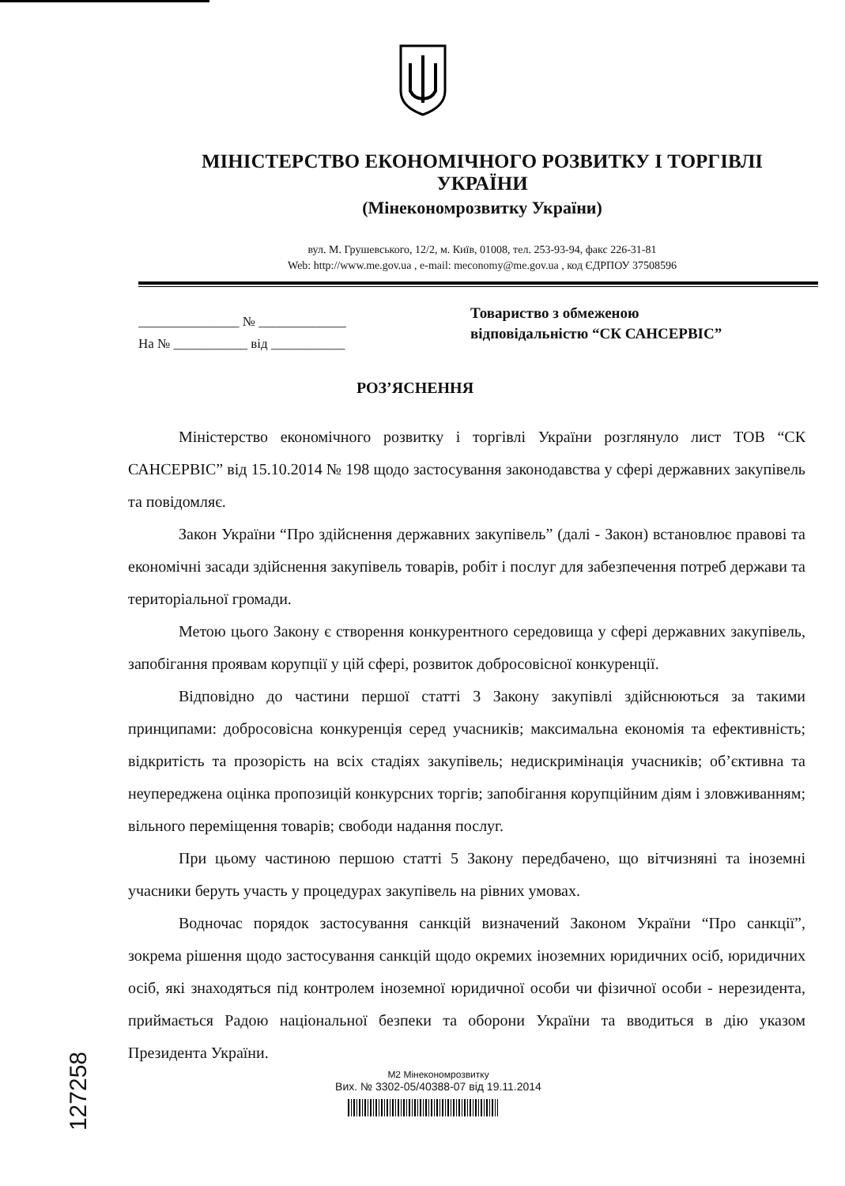МІНІСТЕРСТВО ЕКОНОМІЧНОГО РОЗВИТКУ І ТОРГІВЛІ УКРАЇНИ
(Мінекономрозвитку України)
вул. М. Грушевського, 12/2, м. Київ, 01008, тел. 253-93-94, факс 226-31-81
Web: http://www.me.gov.ua , e-mail: meconomy@me.gov.ua , код ЄДРПОУ 37508596
_______________ № _____________
На № ___________ від ___________
Товариство з обмеженою
відповідальністю “СК САНСЕРВІС”
РОЗ’ЯСНЕННЯ
Міністерство економічного розвитку і торгівлі України розглянуло лист ТОВ “СК САНСЕРВІС” від 15.10.2014 № 198 щодо застосування законодавства у сфері державних закупівель та повідомляє.
Закон України “Про здійснення державних закупівель” (далі - Закон) встановлює правові та економічні засади здійснення закупівель товарів, робіт і послуг для забезпечення потреб держави та територіальної громади.
Метою цього Закону є створення конкурентного середовища у сфері державних закупівель, запобігання проявам корупції у цій сфері, розвиток добросовісної конкуренції.
Відповідно до частини першої статті 3 Закону закупівлі здійснюються за такими принципами: добросовісна конкуренція серед учасників; максимальна економія та ефективність; відкритість та прозорість на всіх стадіях закупівель; недискримінація учасників; об’єктивна та неупереджена оцінка пропозицій конкурсних торгів; запобігання корупційним діям і зловживанням; вільного переміщення товарів; свободи надання послуг.
При цьому частиною першою статті 5 Закону передбачено, що вітчизняні та іноземні учасники беруть участь у процедурах закупівель на рівних умовах.
Водночас порядок застосування санкцій визначений Законом України “Про санкції”, зокрема рішення щодо застосування санкцій щодо окремих іноземних юридичних осіб, юридичних осіб, які знаходяться під контролем іноземної юридичної особи чи фізичної особи - нерезидента, приймається Радою національної безпеки та оборони України та вводиться в дію указом Президента України.
127258
М2 Мінекономрозвитку
Вих. № 3302-05/40388-07 від 19.11.2014